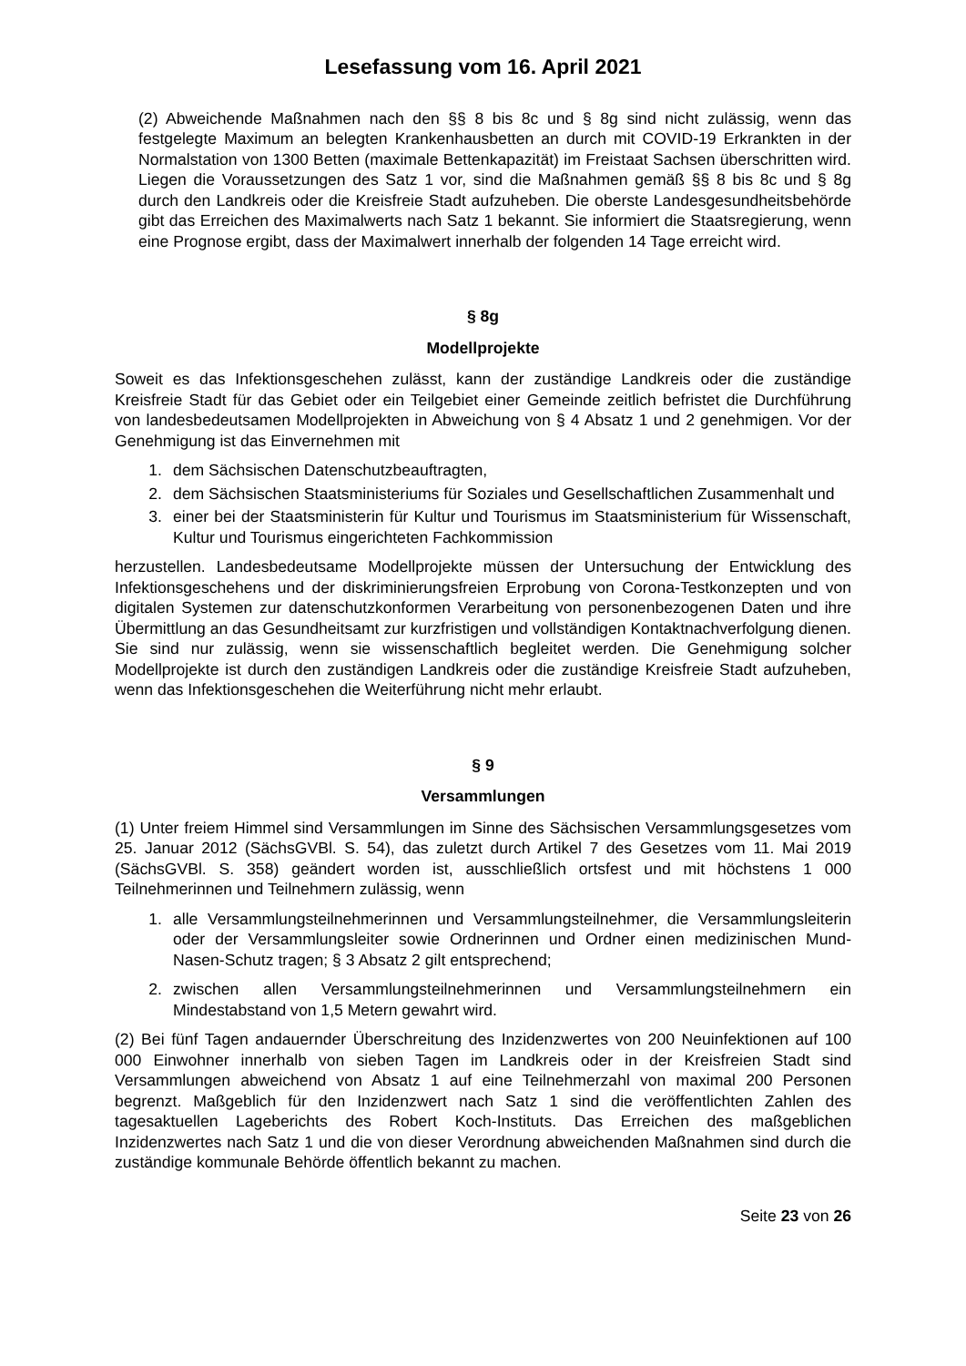Lesefassung vom 16. April 2021
(2) Abweichende Maßnahmen nach den §§ 8 bis 8c und § 8g sind nicht zulässig, wenn das festgelegte Maximum an belegten Krankenhausbetten an durch mit COVID-19 Erkrankten in der Normalstation von 1300 Betten (maximale Bettenkapazität) im Freistaat Sachsen überschritten wird. Liegen die Voraussetzungen des Satz 1 vor, sind die Maßnahmen gemäß §§ 8 bis 8c und § 8g durch den Landkreis oder die Kreisfreie Stadt aufzuheben. Die oberste Landesgesundheitsbehörde gibt das Erreichen des Maximalwerts nach Satz 1 bekannt. Sie informiert die Staatsregierung, wenn eine Prognose ergibt, dass der Maximalwert innerhalb der folgenden 14 Tage erreicht wird.
§ 8g
Modellprojekte
Soweit es das Infektionsgeschehen zulässt, kann der zuständige Landkreis oder die zuständige Kreisfreie Stadt für das Gebiet oder ein Teilgebiet einer Gemeinde zeitlich befristet die Durchführung von landesbedeutsamen Modellprojekten in Abweichung von § 4 Absatz 1 und 2 genehmigen. Vor der Genehmigung ist das Einvernehmen mit
1. dem Sächsischen Datenschutzbeauftragten,
2. dem Sächsischen Staatsministeriums für Soziales und Gesellschaftlichen Zusammenhalt und
3. einer bei der Staatsministerin für Kultur und Tourismus im Staatsministerium für Wissenschaft, Kultur und Tourismus eingerichteten Fachkommission
herzustellen. Landesbedeutsame Modellprojekte müssen der Untersuchung der Entwicklung des Infektionsgeschehens und der diskriminierungsfreien Erprobung von Corona-Testkonzepten und von digitalen Systemen zur datenschutzkonformen Verarbeitung von personenbezogenen Daten und ihre Übermittlung an das Gesundheitsamt zur kurzfristigen und vollständigen Kontaktnachverfolgung dienen. Sie sind nur zulässig, wenn sie wissenschaftlich begleitet werden. Die Genehmigung solcher Modellprojekte ist durch den zuständigen Landkreis oder die zuständige Kreisfreie Stadt aufzuheben, wenn das Infektionsgeschehen die Weiterführung nicht mehr erlaubt.
§ 9
Versammlungen
(1) Unter freiem Himmel sind Versammlungen im Sinne des Sächsischen Versammlungsgesetzes vom 25. Januar 2012 (SächsGVBl. S. 54), das zuletzt durch Artikel 7 des Gesetzes vom 11. Mai 2019 (SächsGVBl. S. 358) geändert worden ist, ausschließlich ortsfest und mit höchstens 1 000 Teilnehmerinnen und Teilnehmern zulässig, wenn
1. alle Versammlungsteilnehmerinnen und Versammlungsteilnehmer, die Versammlungsleiterin oder der Versammlungsleiter sowie Ordnerinnen und Ordner einen medizinischen Mund-Nasen-Schutz tragen; § 3 Absatz 2 gilt entsprechend;
2. zwischen allen Versammlungsteilnehmerinnen und Versammlungsteilnehmern ein Mindestabstand von 1,5 Metern gewahrt wird.
(2) Bei fünf Tagen andauernder Überschreitung des Inzidenzwertes von 200 Neuinfektionen auf 100 000 Einwohner innerhalb von sieben Tagen im Landkreis oder in der Kreisfreien Stadt sind Versammlungen abweichend von Absatz 1 auf eine Teilnehmerzahl von maximal 200 Personen begrenzt. Maßgeblich für den Inzidenzwert nach Satz 1 sind die veröffentlichten Zahlen des tagesaktuellen Lageberichts des Robert Koch-Instituts. Das Erreichen des maßgeblichen Inzidenzwertes nach Satz 1 und die von dieser Verordnung abweichenden Maßnahmen sind durch die zuständige kommunale Behörde öffentlich bekannt zu machen.
Seite 23 von 26